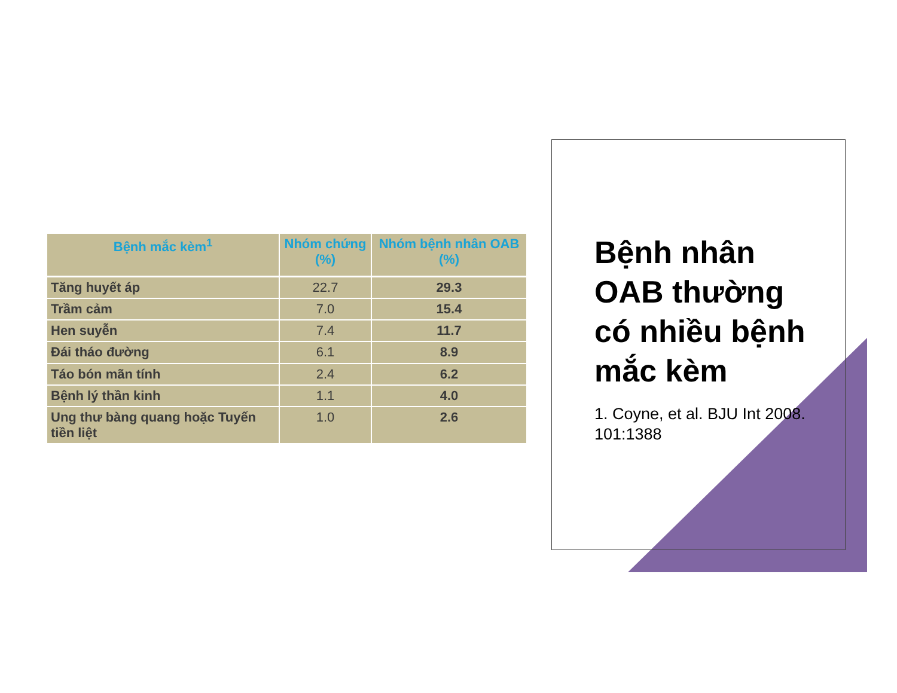| Bệnh mắc kèm<sup>1</sup> | Nhóm chứng (%) | Nhóm bệnh nhân OAB (%) |
| --- | --- | --- |
| Tăng huyết áp | 22.7 | 29.3 |
| Trầm cảm | 7.0 | 15.4 |
| Hen suyễn | 7.4 | 11.7 |
| Đái tháo đường | 6.1 | 8.9 |
| Táo bón mãn tính | 2.4 | 6.2 |
| Bệnh lý thần kinh | 1.1 | 4.0 |
| Ung thư bàng quang hoặc Tuyến tiền liệt | 1.0 | 2.6 |
Bệnh nhân OAB thường có nhiều bệnh mắc kèm
1. Coyne, et al. BJU Int 2008. 101:1388